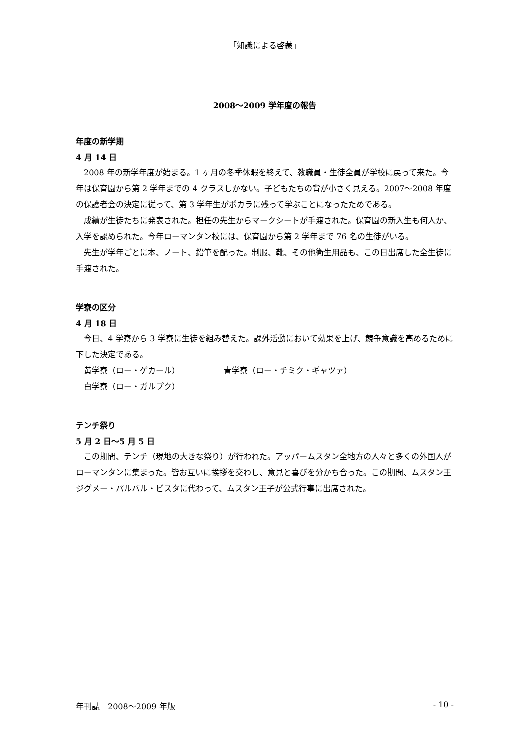「知識による啓蒙」
2008～2009 学年度の報告
年度の新学期
4 月 14 日
2008 年の新学年度が始まる。1 ヶ月の冬季休暇を終えて、教職員・生徒全員が学校に戻って来た。今年は保育園から第 2 学年までの 4 クラスしかない。子どもたちの背が小さく見える。2007～2008 年度の保護者会の決定に従って、第 3 学年生がポカラに残って学ぶことになったためである。
成績が生徒たちに発表された。担任の先生からマークシートが手渡された。保育園の新入生も何人か、入学を認められた。今年ローマンタン校には、保育園から第 2 学年まで 76 名の生徒がいる。
先生が学年ごとに本、ノート、鉛筆を配った。制服、靴、その他衛生用品も、この日出席した全生徒に手渡された。
学寮の区分
4 月 18 日
今日、4 学寮から 3 学寮に生徒を組み替えた。課外活動において効果を上げ、競争意識を高めるために下した決定である。
黄学寮（ロー・ゲカール） 青学寮（ロー・チミク・ギャツァ）
白学寮（ロー・ガルプク）
テンチ祭り
5 月 2 日～5 月 5 日
この期間、テンチ（現地の大きな祭り）が行われた。アッパームスタン全地方の人々と多くの外国人がローマンタンに集まった。皆お互いに挨拶を交わし、意見と喜びを分かち合った。この期間、ムスタン王ジグメー・パルバル・ビスタに代わって、ムスタン王子が公式行事に出席された。
年刊誌　2008～2009 年版 - 10 -